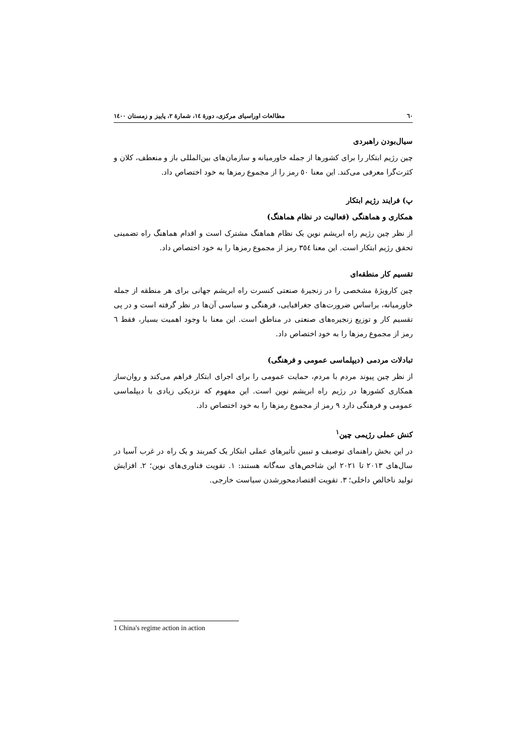٦٠ مطالعات اوراسیای مرکزی، دورهٔ ١٤، شمارهٔ ٢، پاییز و زمستان ١٤٠٠
سیال‌بودن راهبردی
چین رژیم ابتکار را برای کشورها از جمله خاورمیانه و سازمان‌های بین‌المللی باز و منعطف، کلان و کثرت‌گرا معرفی می‌کند. این معنا ٥٠ رمز را از مجموع رمزها به خود اختصاص داد.
پ) فرایند رژیم ابتکار
همکاری و هماهنگی (فعالیت در نظام هماهنگ)
از نظر چین رژیم راه ابریشم نوین یک نظام هماهنگ مشترک است و اقدام هماهنگ راه تضمینی تحقق رژیم ابتکار است. این معنا ٣٥٤ رمز از مجموع رمزها را به خود اختصاص داد.
تقسیم کار منطقه‌ای
چین کارویژهٔ مشخصی را در زنجیرهٔ صنعتی کنسرت راه ابریشم جهانی برای هر منطقه از جمله خاورمیانه، براساس ضرورت‌های جغرافیایی، فرهنگی و سیاسی آن‌ها در نظر گرفته است و در پی تقسیم کار و توزیع زنجیره‌های صنعتی در مناطق است. این معنا با وجود اهمیت بسیار، فقط ٦ رمز از مجموع رمزها را به خود اختصاص داد.
تبادلات مردمی (دیپلماسی عمومی و فرهنگی)
از نظر چین پیوند مردم با مردم، حمایت عمومی را برای اجرای ابتکار فراهم می‌کند و روان‌ساز همکاری کشورها در رژیم راه ابریشم نوین است. این مفهوم که نزدیکی زیادی با دیپلماسی عمومی و فرهنگی دارد ٩ رمز از مجموع رمزها را به خود اختصاص داد.
کنش عملی رژیمی چین<sup>١</sup>
در این بخش راهنمای توصیف و تبیین تأثیرهای عملی ابتکار یک کمربند و یک راه در غرب آسیا در سال‌های ٢٠١٣ تا ٢٠٢١ این شاخص‌های سه‌گانه هستند: ١. تقویت فناوری‌های نوین؛ ٢. افزایش تولید ناخالص داخلی؛ ٣. تقویت اقتصادمحورشدن سیاست خارجی.
1 China's regime action in action